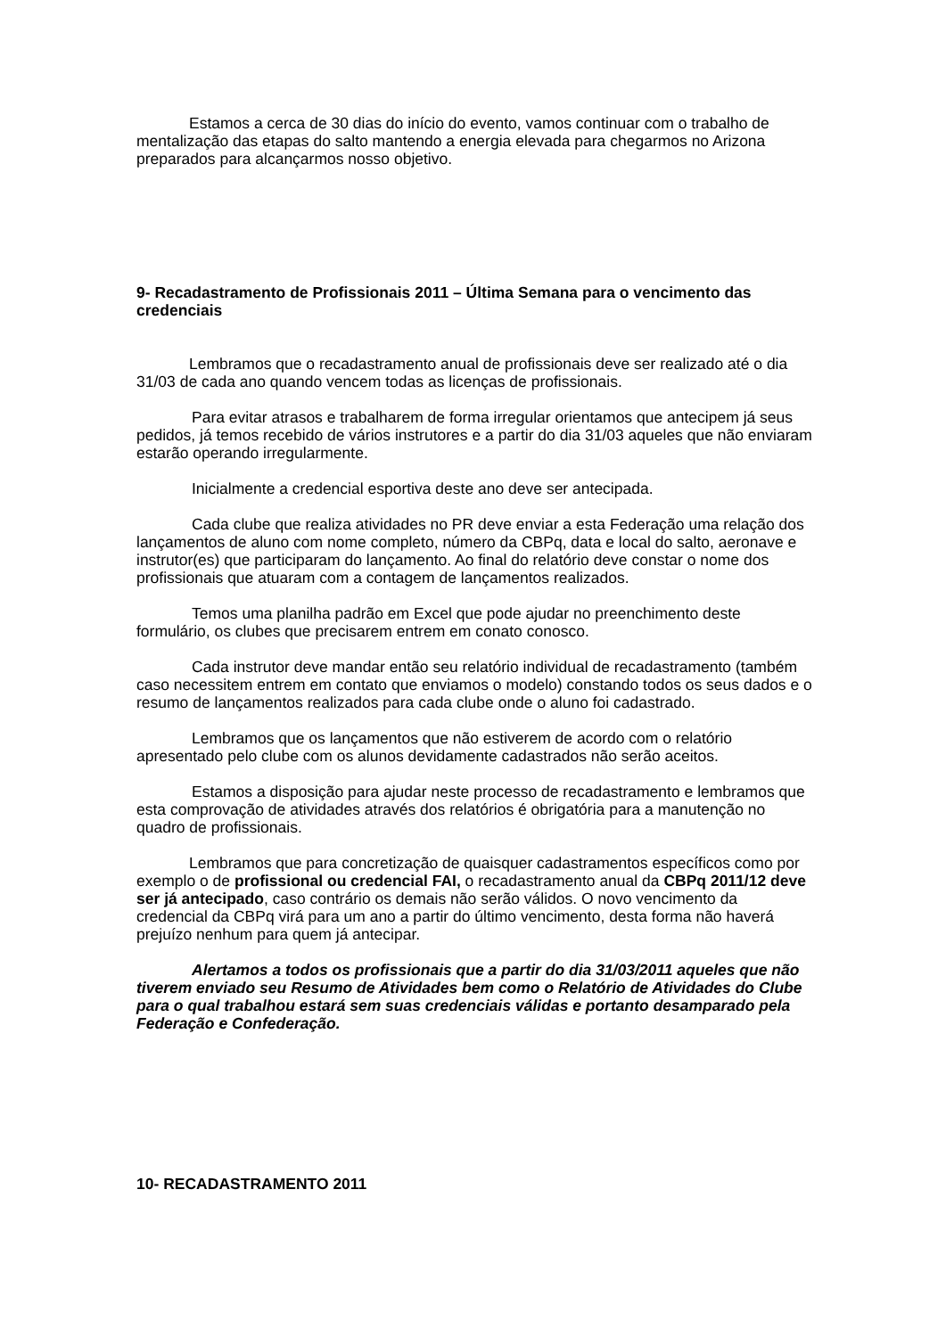Estamos a cerca de 30 dias do início do evento, vamos continuar com o trabalho de mentalização das etapas do salto mantendo a energia elevada para chegarmos no Arizona preparados para alcançarmos nosso objetivo.
9- Recadastramento de Profissionais 2011 – Última Semana para o vencimento das credenciais
Lembramos que o recadastramento anual de profissionais deve ser realizado até o dia 31/03 de cada ano quando vencem todas as licenças de profissionais.
Para evitar atrasos e trabalharem de forma irregular orientamos que antecipem já seus pedidos, já temos recebido de vários instrutores e a partir do dia 31/03 aqueles que não enviaram estarão operando irregularmente.
Inicialmente a credencial esportiva deste ano deve ser antecipada.
Cada clube que realiza atividades no PR deve enviar a esta Federação uma relação dos lançamentos de aluno com nome completo, número da CBPq, data e local do salto, aeronave e instrutor(es) que participaram do lançamento. Ao final do relatório deve constar o nome dos profissionais que atuaram com a contagem de lançamentos realizados.
Temos uma planilha padrão em Excel que pode ajudar no preenchimento deste formulário, os clubes que precisarem entrem em conato conosco.
Cada instrutor deve mandar então seu relatório individual de recadastramento (também caso necessitem entrem em contato que enviamos o modelo) constando todos os seus dados e o resumo de lançamentos realizados para cada clube onde o aluno foi cadastrado.
Lembramos que os lançamentos que não estiverem de acordo com o relatório apresentado pelo clube com os alunos devidamente cadastrados não serão aceitos.
Estamos a disposição para ajudar neste processo de recadastramento e lembramos que esta comprovação de atividades através dos relatórios é obrigatória para a manutenção no quadro de profissionais.
Lembramos que para concretização de quaisquer cadastramentos específicos como por exemplo o de profissional ou credencial FAI, o recadastramento anual da CBPq 2011/12 deve ser já antecipado, caso contrário os demais não serão válidos. O novo vencimento da credencial da CBPq virá para um ano a partir do último vencimento, desta forma não haverá prejuízo nenhum para quem já antecipar.
Alertamos a todos os profissionais que a partir do dia 31/03/2011 aqueles que não tiverem enviado seu Resumo de Atividades bem como o Relatório de Atividades do Clube para o qual trabalhou estará sem suas credenciais válidas e portanto desamparado pela Federação e Confederação.
10- RECADASTRAMENTO 2011